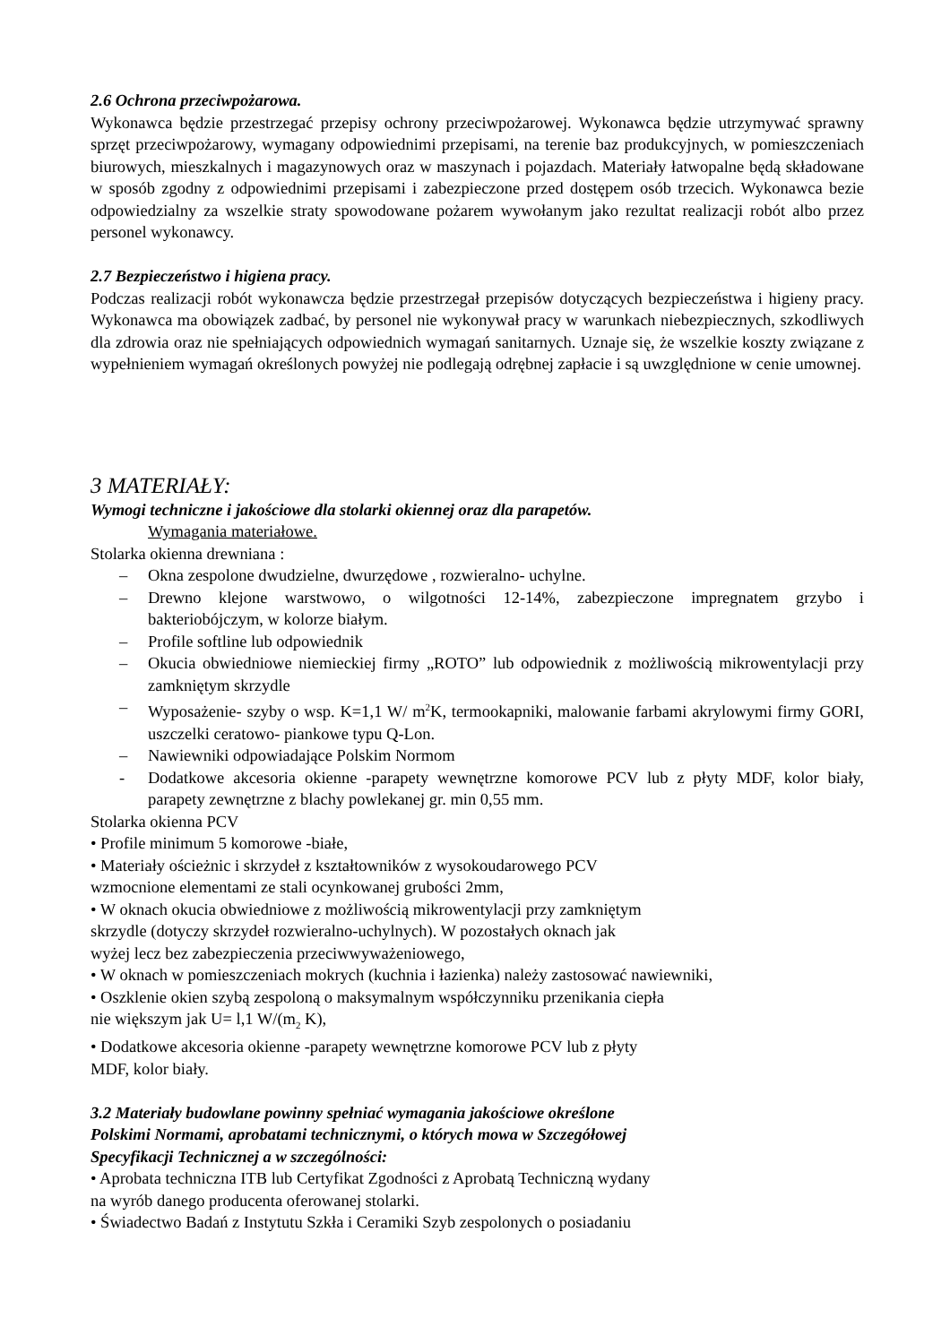2.6 Ochrona przeciwpożarowa.
Wykonawca będzie przestrzegać przepisy ochrony przeciwpożarowej. Wykonawca będzie utrzymywać sprawny sprzęt przeciwpożarowy, wymagany odpowiednimi przepisami, na terenie baz produkcyjnych, w pomieszczeniach biurowych, mieszkalnych i magazynowych oraz w maszynach i pojazdach. Materiały łatwopalne będą składowane w sposób zgodny z odpowiednimi przepisami i zabezpieczone przed dostępem osób trzecich. Wykonawca bezie odpowiedzialny za wszelkie straty spowodowane pożarem wywołanym jako rezultat realizacji robót albo przez personel wykonawcy.
2.7 Bezpieczeństwo i higiena pracy.
Podczas realizacji robót wykonawcza będzie przestrzegał przepisów dotyczących bezpieczeństwa i higieny pracy. Wykonawca ma obowiązek zadbać, by personel nie wykonywał pracy w warunkach niebezpiecznych, szkodliwych dla zdrowia oraz nie spełniających odpowiednich wymagań sanitarnych. Uznaje się, że wszelkie koszty związane z wypełnieniem wymagań określonych powyżej nie podlegają odrębnej zapłacie i są uwzględnione w cenie umownej.
3 MATERIAŁY:
Wymogi techniczne i jakościowe dla stolarki okiennej oraz dla parapetów.
Wymagania materiałowe.
Stolarka okienna drewniana :
– Okna zespolone dwudzielne, dwurzędowe , rozwieralno- uchylne.
– Drewno klejone warstwowo, o wilgotności 12-14%, zabezpieczone impregnatem grzybo i bakteriobójczym, w kolorze białym.
– Profile softline lub odpowiednik
– Okucia obwiedniowe niemieckiej firmy „ROTO” lub odpowiednik z możliwością mikrowentylacji przy zamkniętym skrzydle
– Wyposażenie- szyby o wsp. K=1,1 W/ m<sup>2</sup>K, termookapniki, malowanie farbami akrylowymi firmy GORI, uszczelki ceratowo- piankowe typu Q-Lon.
– Nawiewniki odpowiadające Polskim Normom
- Dodatkowe akcesoria okienne -parapety wewnętrzne komorowe PCV lub z płyty MDF, kolor biały, parapety zewnętrzne z blachy powlekanej gr. min 0,55 mm.
Stolarka okienna PCV
• Profile minimum 5 komorowe -białe,
• Materiały ościeżnic i skrzydeł z kształtowników z wysokoudarowego PCV
wzmocnione elementami ze stali ocynkowanej grubości 2mm,
• W oknach okucia obwiedniowe z możliwością mikrowentylacji przy zamkniętym
skrzydle (dotyczy skrzydeł rozwieralno-uchylnych). W pozostałych oknach jak
wyżej lecz bez zabezpieczenia przeciwwyważeniowego,
• W oknach w pomieszczeniach mokrych (kuchnia i łazienka) należy zastosować nawiewniki,
• Oszklenie okien szybą zespoloną o maksymalnym współczynniku przenikania ciepła
nie większym jak U= l,1 W/(m<sub>2</sub> K),
• Dodatkowe akcesoria okienne -parapety wewnętrzne komorowe PCV lub z płyty
MDF, kolor biały.
3.2 Materiały budowlane powinny spełniać wymagania jakościowe określone
Polskimi Normami, aprobatami technicznymi, o których mowa w Szczegółowej
Specyfikacji Technicznej a w szczególności:
• Aprobata techniczna ITB lub Certyfikat Zgodności z Aprobatą Techniczną wydany
na wyrób danego producenta oferowanej stolarki.
• Świadectwo Badań z Instytutu Szkła i Ceramiki Szyb zespolonych o posiadaniu